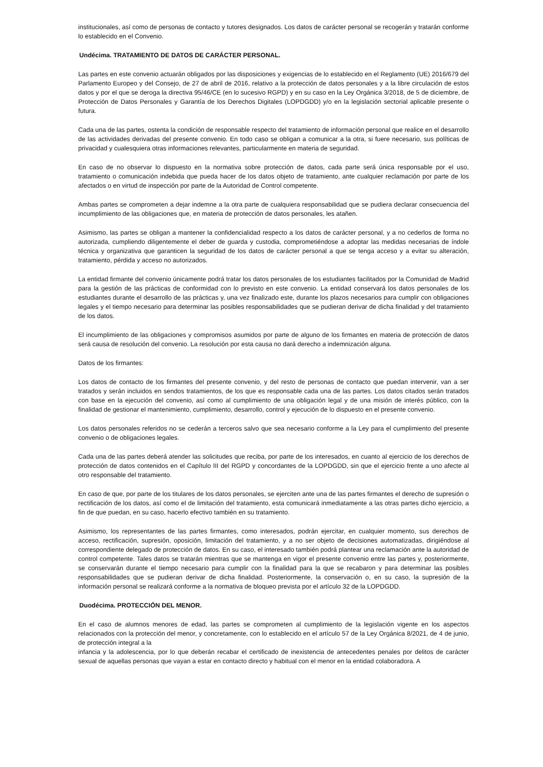institucionales, así como de personas de contacto y tutores designados. Los datos de carácter personal se recogerán y tratarán conforme lo establecido en el Convenio.
Undécima. TRATAMIENTO DE DATOS DE CARÁCTER PERSONAL.
Las partes en este convenio actuarán obligados por las disposiciones y exigencias de lo establecido en el Reglamento (UE) 2016/679 del Parlamento Europeo y del Consejo, de 27 de abril de 2016, relativo a la protección de datos personales y a la libre circulación de estos datos y por el que se deroga la directiva 95/46/CE (en lo sucesivo RGPD) y en su caso en la Ley Orgánica 3/2018, de 5 de diciembre, de Protección de Datos Personales y Garantía de los Derechos Digitales (LOPDGDD) y/o en la legislación sectorial aplicable presente o futura.
Cada una de las partes, ostenta la condición de responsable respecto del tratamiento de información personal que realice en el desarrollo de las actividades derivadas del presente convenio. En todo caso se obligan a comunicar a la otra, si fuere necesario, sus políticas de privacidad y cualesquiera otras informaciones relevantes, particularmente en materia de seguridad.
En caso de no observar lo dispuesto en la normativa sobre protección de datos, cada parte será única responsable por el uso, tratamiento o comunicación indebida que pueda hacer de los datos objeto de tratamiento, ante cualquier reclamación por parte de los afectados o en virtud de inspección por parte de la Autoridad de Control competente.
Ambas partes se comprometen a dejar indemne a la otra parte de cualquiera responsabilidad que se pudiera declarar consecuencia del incumplimiento de las obligaciones que, en materia de protección de datos personales, les atañen.
Asimismo, las partes se obligan a mantener la confidencialidad respecto a los datos de carácter personal, y a no cederlos de forma no autorizada, cumpliendo diligentemente el deber de guarda y custodia, comprometiéndose a adoptar las medidas necesarias de índole técnica y organizativa que garanticen la seguridad de los datos de carácter personal a que se tenga acceso y a evitar su alteración, tratamiento, pérdida y acceso no autorizados.
La entidad firmante del convenio únicamente podrá tratar los datos personales de los estudiantes facilitados por la Comunidad de Madrid para la gestión de las prácticas de conformidad con lo previsto en este convenio. La entidad conservará los datos personales de los estudiantes durante el desarrollo de las prácticas y, una vez finalizado este, durante los plazos necesarios para cumplir con obligaciones legales y el tiempo necesario para determinar las posibles responsabilidades que se pudieran derivar de dicha finalidad y del tratamiento de los datos.
El incumplimiento de las obligaciones y compromisos asumidos por parte de alguno de los firmantes en materia de protección de datos será causa de resolución del convenio. La resolución por esta causa no dará derecho a indemnización alguna.
Datos de los firmantes:
Los datos de contacto de los firmantes del presente convenio, y del resto de personas de contacto que puedan intervenir, van a ser tratados y serán incluidos en sendos tratamientos, de los que es responsable cada una de las partes. Los datos citados serán tratados con base en la ejecución del convenio, así como al cumplimiento de una obligación legal y de una misión de interés público, con la finalidad de gestionar el mantenimiento, cumplimiento, desarrollo, control y ejecución de lo dispuesto en el presente convenio.
Los datos personales referidos no se cederán a terceros salvo que sea necesario conforme a la Ley para el cumplimiento del presente convenio o de obligaciones legales.
Cada una de las partes deberá atender las solicitudes que reciba, por parte de los interesados, en cuanto al ejercicio de los derechos de protección de datos contenidos en el Capítulo III del RGPD y concordantes de la LOPDGDD, sin que el ejercicio frente a uno afecte al otro responsable del tratamiento.
En caso de que, por parte de los titulares de los datos personales, se ejerciten ante una de las partes firmantes el derecho de supresión o rectificación de los datos, así como el de limitación del tratamiento, esta comunicará inmediatamente a las otras partes dicho ejercicio, a fin de que puedan, en su caso, hacerlo efectivo también en su tratamiento.
Asimismo, los representantes de las partes firmantes, como interesados, podrán ejercitar, en cualquier momento, sus derechos de acceso, rectificación, supresión, oposición, limitación del tratamiento, y a no ser objeto de decisiones automatizadas, dirigiéndose al correspondiente delegado de protección de datos. En su caso, el interesado también podrá plantear una reclamación ante la autoridad de control competente. Tales datos se tratarán mientras que se mantenga en vigor el presente convenio entre las partes y, posteriormente, se conservarán durante el tiempo necesario para cumplir con la finalidad para la que se recabaron y para determinar las posibles responsabilidades que se pudieran derivar de dicha finalidad. Posteriormente, la conservación o, en su caso, la supresión de la información personal se realizará conforme a la normativa de bloqueo prevista por el artículo 32 de la LOPDGDD.
Duodécima. PROTECCIÓN DEL MENOR.
En el caso de alumnos menores de edad, las partes se comprometen al cumplimiento de la legislación vigente en los aspectos relacionados con la protección del menor, y concretamente, con lo establecido en el artículo 57 de la Ley Orgánica 8/2021, de 4 de junio, de protección integral a la
infancia y la adolescencia, por lo que deberán recabar el certificado de inexistencia de antecedentes penales por delitos de carácter sexual de aquellas personas que vayan a estar en contacto directo y habitual con el menor en la entidad colaboradora. A